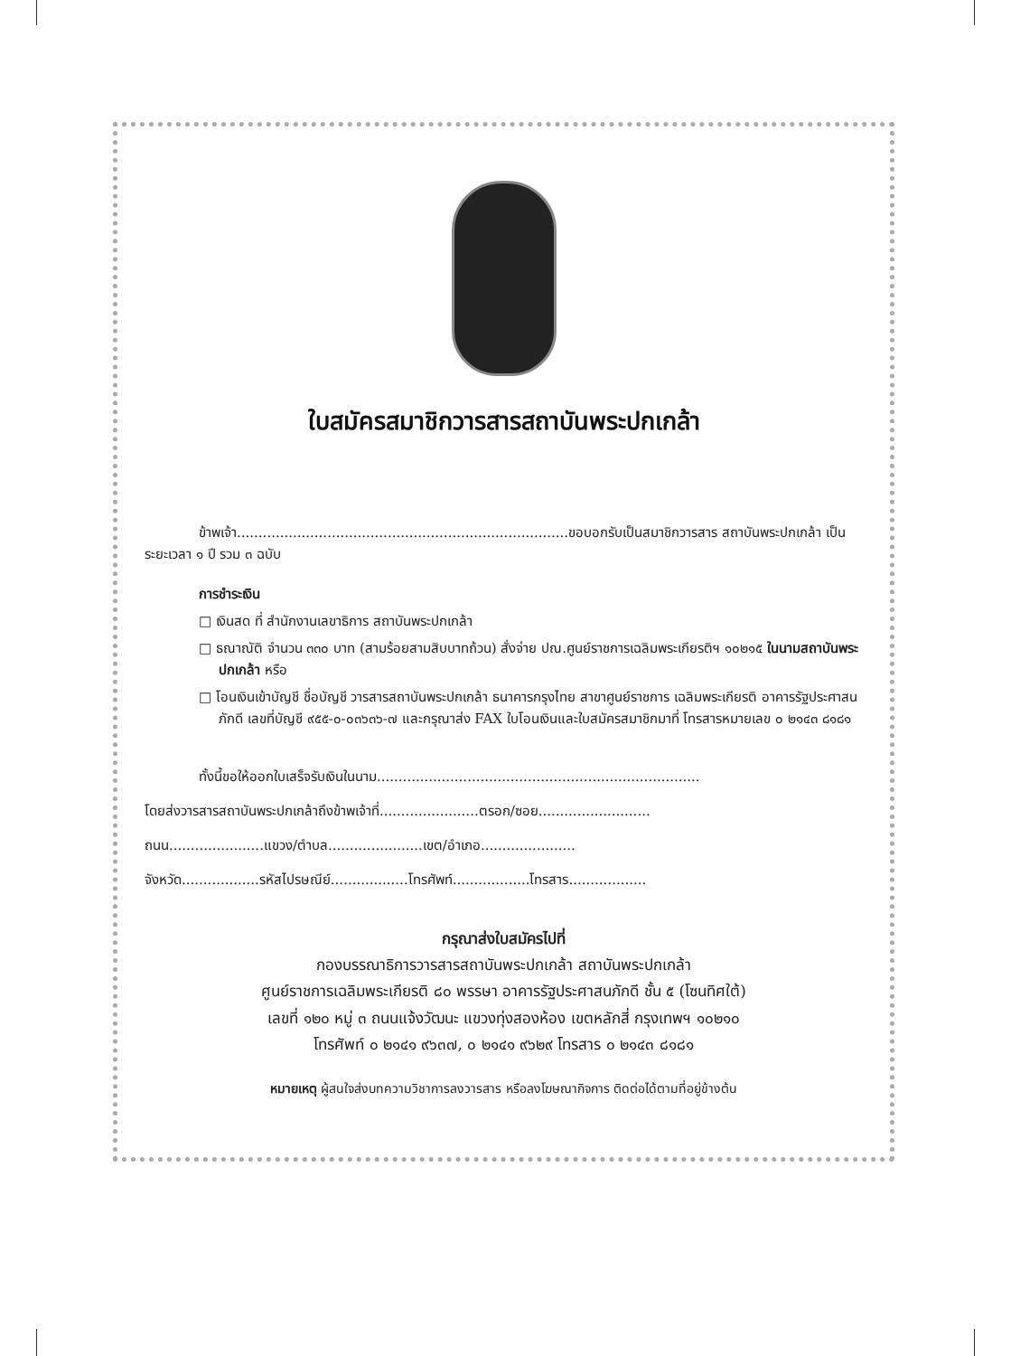ใบสมัครสมาชิกวารสารสถาบันพระปกเกล้า
ข้าพเจ้า.............................................................................ขอบอกรับเป็นสมาชิกวารสาร สถาบันพระปกเกล้า เป็นระยะเวลา ๑ ปี รวม ๓ ฉบับ
การชำระเงิน
□ เงินสด ที่ สำนักงานเลขาธิการ สถาบันพระปกเกล้า
□ ธณาณัติ จำนวน ๓๓๐ บาท (สามร้อยสามสิบบาทถ้วน) สั่งจ่าย ปณ.ศูนย์ราชการเฉลิมพระเกียรติฯ ๑๐๒๑๕ ในนามสถาบันพระปกเกล้า หรือ
□ โอนเงินเข้าบัญชี ชื่อบัญชี วารสารสถาบันพระปกเกล้า ธนาคารกรุงไทย สาขาศูนย์ราชการ เฉลิมพระเกียรติ อาคารรัฐประศาสนภักดี เลขที่บัญชี ๙๕๕-๐-๐๓๖๓๖-๗ และกรุณาส่ง FAX ใบโอนเงินและใบสมัครสมาชิกมาที่ โทรสารหมายเลข ๐ ๒๑๔๓ ๘๑๘๑
ทั้งนี้ขอให้ออกใบเสร็จรับเงินในนาม...........................................................................
โดยส่งวารสารสถาบันพระปกเกล้าถึงข้าพเจ้าที่.......................ตรอก/ซอย..........................
ถนน......................แขวง/ตำบล......................เขต/อำเภอ......................
จังหวัด..................รหัสไปรษณีย์..................โทรศัพท์..................โทรสาร..................
กรุณาส่งใบสมัครไปที่
กองบรรณาธิการวารสารสถาบันพระปกเกล้า สถาบันพระปกเกล้า
ศูนย์ราชการเฉลิมพระเกียรติ ๘๐ พรรษา อาคารรัฐประศาสนภักดี ชั้น ๕ (โซนทิศใต้)
เลขที่ ๑๒๐ หมู่ ๓ ถนนแจ้งวัฒนะ แขวงทุ่งสองห้อง เขตหลักสี่ กรุงเทพฯ ๑๐๒๑๐
โทรศัพท์ ๐ ๒๑๔๑ ๙๖๓๗, ๐ ๒๑๔๑ ๙๖๒๙ โทรสาร ๐ ๒๑๔๓ ๘๑๘๑
หมายเหตุ ผู้สนใจส่งบทความวิชาการลงวารสาร หรือลงโฆษณากิจการ ติดต่อได้ตามที่อยู่ข้างต้น